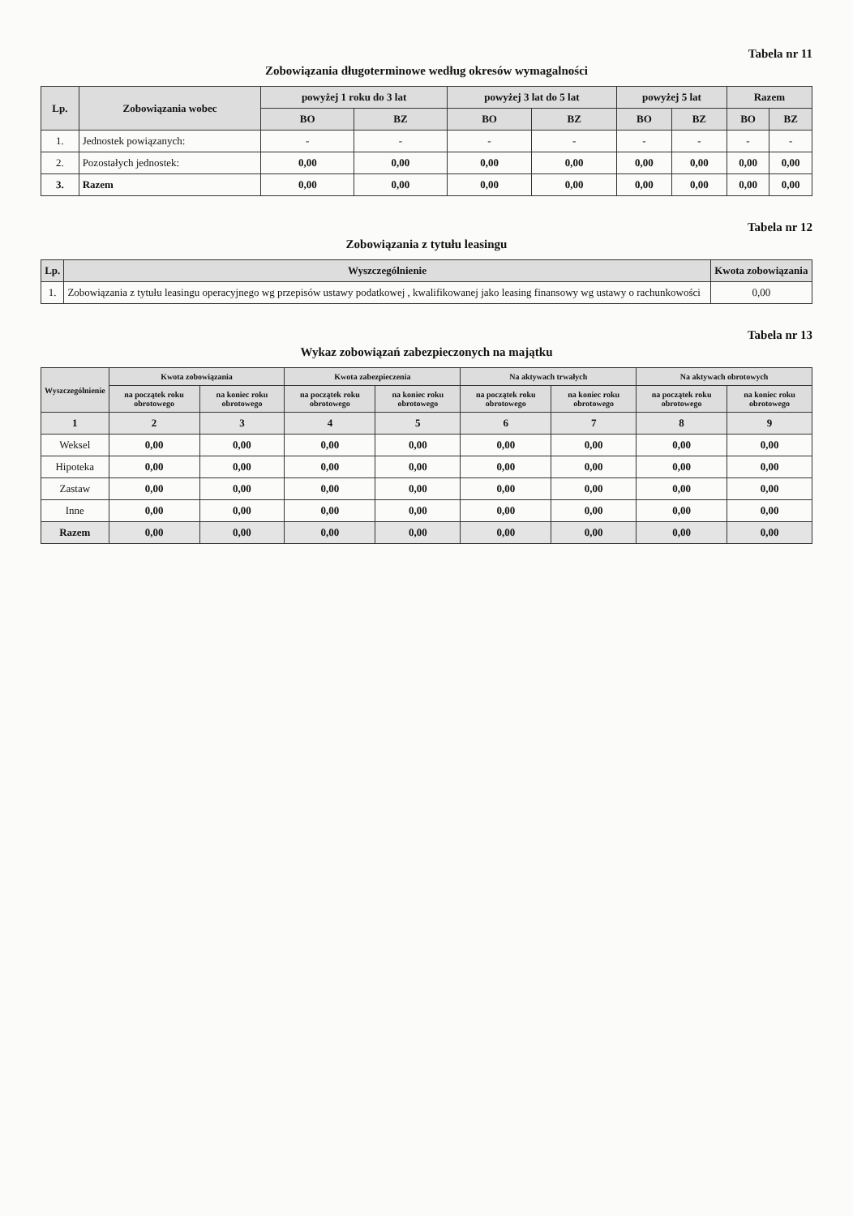Tabela nr 11
Zobowiązania długoterminowe według okresów wymagalności
| Lp. | Zobowiązania wobec | powyżej 1 roku do 3 lat | | powyżej 3 lat do 5 lat | | powyżej 5 lat | | Razem | |
| --- | --- | --- | --- | --- | --- | --- | --- | --- | --- |
| | | BO | BZ | BO | BZ | BO | BZ | BO | BZ |
| 1. | Jednostek powiązanych: | - | - | - | - | - | - | - | - |
| 2. | Pozostałych jednostek: | 0,00 | 0,00 | 0,00 | 0,00 | 0,00 | 0,00 | 0,00 | 0,00 |
| 3. | Razem | 0,00 | 0,00 | 0,00 | 0,00 | 0,00 | 0,00 | 0,00 | 0,00 |
Tabela nr 12
Zobowiązania z tytułu leasingu
| Lp. | Wyszczególnienie | Kwota zobowiązania |
| --- | --- | --- |
| 1. | Zobowiązania z tytułu leasingu operacyjnego wg przepisów ustawy podatkowej , kwalifikowanej jako leasing finansowy wg ustawy o rachunkowości | 0,00 |
Tabela nr 13
Wykaz zobowiązań zabezpieczonych na majątku
| Wyszczególnienie | Kwota zobowiązania | | Kwota zabezpieczenia | | Na aktywach trwałych | | Na aktywach obrotowych | |
| --- | --- | --- | --- | --- | --- | --- | --- | --- |
| | na początek roku obrotowego | na koniec roku obrotowego | na początek roku obrotowego | na koniec roku obrotowego | na początek roku obrotowego | na koniec roku obrotowego | na początek roku obrotowego | na koniec roku obrotowego |
| 1 | 2 | 3 | 4 | 5 | 6 | 7 | 8 | 9 |
| Weksel | 0,00 | 0,00 | 0,00 | 0,00 | 0,00 | 0,00 | 0,00 | 0,00 |
| Hipoteka | 0,00 | 0,00 | 0,00 | 0,00 | 0,00 | 0,00 | 0,00 | 0,00 |
| Zastaw | 0,00 | 0,00 | 0,00 | 0,00 | 0,00 | 0,00 | 0,00 | 0,00 |
| Inne | 0,00 | 0,00 | 0,00 | 0,00 | 0,00 | 0,00 | 0,00 | 0,00 |
| Razem | 0,00 | 0,00 | 0,00 | 0,00 | 0,00 | 0,00 | 0,00 | 0,00 |